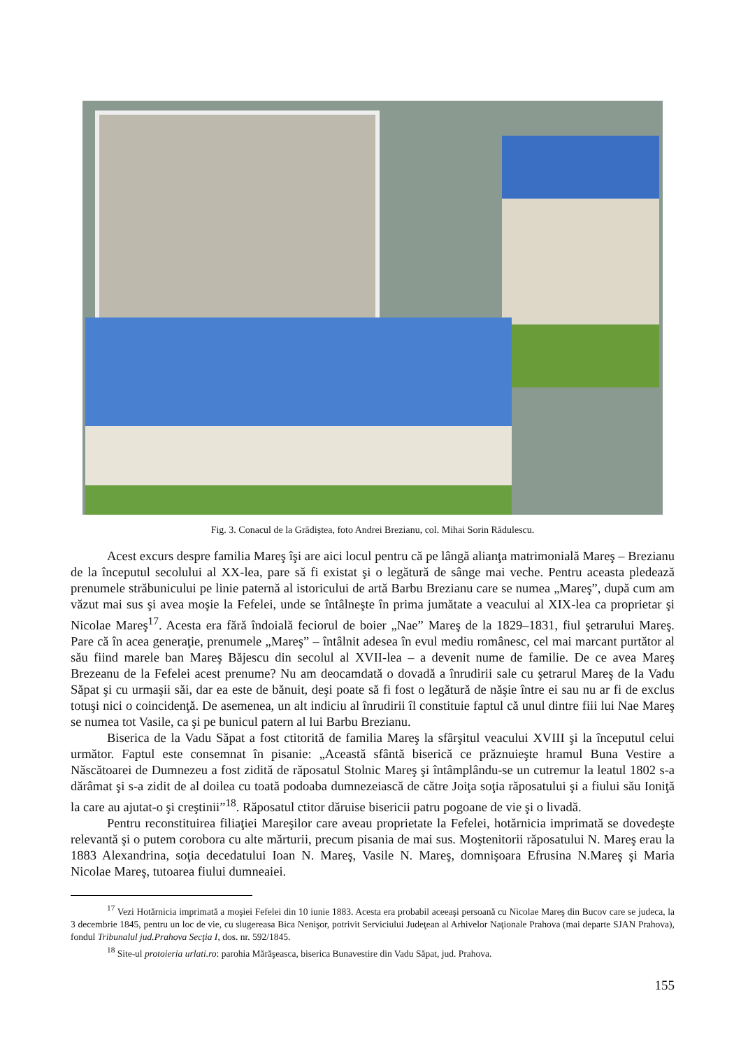Fig. 3. Conacul de la Grădiştea, foto Andrei Brezianu, col. Mihai Sorin Rădulescu.
Acest excurs despre familia Mareş îşi are aici locul pentru că pe lângă alianţa matrimonială Mareş – Brezianu de la începutul secolului al XX-lea, pare să fi existat şi o legătură de sânge mai veche. Pentru aceasta pledează prenumele străbunicului pe linie paternă al istoricului de artă Barbu Brezianu care se numea „Mareş”, după cum am văzut mai sus şi avea moşie la Fefelei, unde se întâlneşte în prima jumătate a veacului al XIX-lea ca proprietar şi Nicolae Mareş<sup>17</sup>. Acesta era fără îndoială feciorul de boier „Nae” Mareş de la 1829–1831, fiul şetrarului Mareş. Pare că în acea generaţie, prenumele „Mareş” – întâlnit adesea în evul mediu românesc, cel mai marcant purtător al său fiind marele ban Mareş Băjescu din secolul al XVII-lea – a devenit nume de familie. De ce avea Mareş Brezeanu de la Fefelei acest prenume? Nu am deocamdată o dovadă a înrudirii sale cu şetrarul Mareş de la Vadu Săpat şi cu urmaşii săi, dar ea este de bănuit, deşi poate să fi fost o legătură de năşie între ei sau nu ar fi de exclus totuşi nici o coincidenţă. De asemenea, un alt indiciu al înrudirii îl constituie faptul că unul dintre fiii lui Nae Mareş se numea tot Vasile, ca şi pe bunicul patern al lui Barbu Brezianu.
Biserica de la Vadu Săpat a fost ctitorită de familia Mareş la sfârşitul veacului XVIII şi la începutul celui următor. Faptul este consemnat în pisanie: „Această sfântă biserică ce prăznuieşte hramul Buna Vestire a Născătoarei de Dumnezeu a fost zidită de răposatul Stolnic Mareş şi întâmplându-se un cutremur la leatul 1802 s-a dărâmat şi s-a zidit de al doilea cu toată podoaba dumnezeiască de către Joiţa soţia răposatului şi a fiului său Ioniţă la care au ajutat-o şi creştinii”<sup>18</sup>. Răposatul ctitor dăruise bisericii patru pogoane de vie şi o livadă.
Pentru reconstituirea filiaţiei Mareşilor care aveau proprietate la Fefelei, hotărnicia imprimată se dovedeşte relevantă şi o putem corobora cu alte mărturii, precum pisania de mai sus. Moştenitorii răposatului N. Mareş erau la 1883 Alexandrina, soţia decedatului Ioan N. Mareş, Vasile N. Mareş, domnişoara Efrusina N.Mareş şi Maria Nicolae Mareş, tutoarea fiului dumneaiei.
<sup>17</sup> Vezi Hotărnicia imprimată a moşiei Fefelei din 10 iunie 1883. Acesta era probabil aceeaşi persoană cu Nicolae Mareş din Bucov care se judeca, la 3 decembrie 1845, pentru un loc de vie, cu slugereasa Bica Nenişor, potrivit Serviciului Judeţean al Arhivelor Naţionale Prahova (mai departe SJAN Prahova), fondul Tribunalul jud.Prahova Secţia I, dos. nr. 592/1845.
<sup>18</sup> Site-ul protoieria urlati.ro: parohia Mărăşeasca, biserica Bunavestire din Vadu Săpat, jud. Prahova.
155